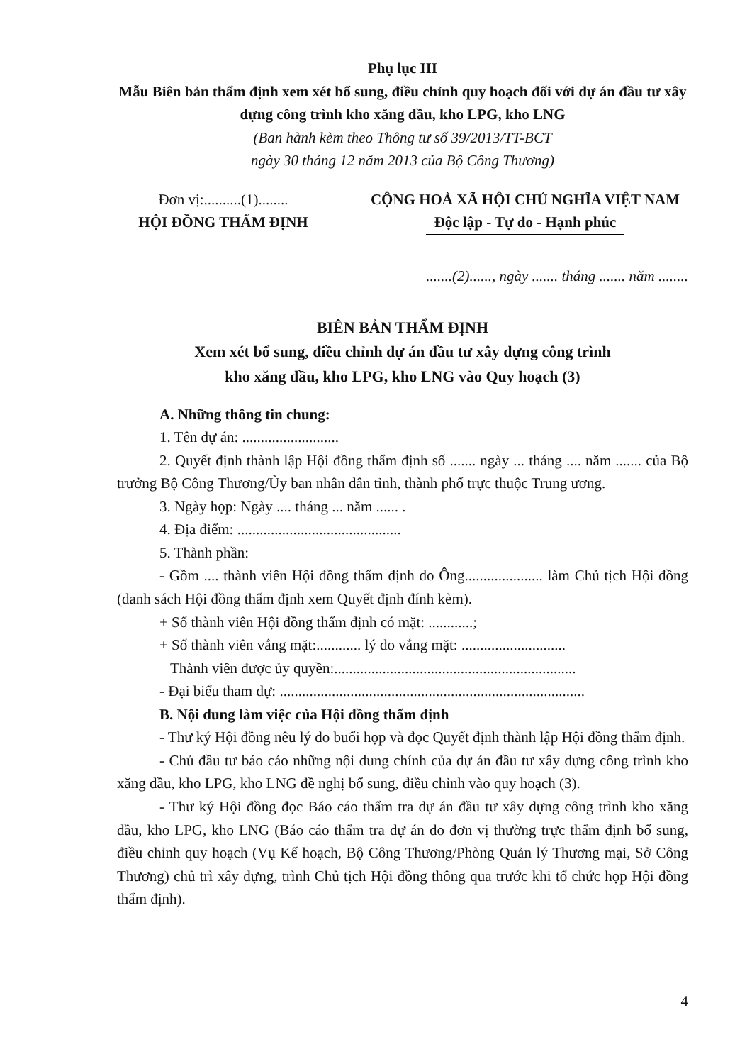Phụ lục III
Mẫu Biên bản thẩm định xem xét bổ sung, điều chỉnh quy hoạch đối với dự án đầu tư xây dựng công trình kho xăng dầu, kho LPG, kho LNG
(Ban hành kèm theo Thông tư số 39/2013/TT-BCT
ngày 30 tháng 12 năm 2013 của Bộ Công Thương)
Đơn vị:..........(1)........
HỘI ĐỒNG THẨM ĐỊNH
CỘNG HOÀ XÃ HỘI CHỦ NGHĨA VIỆT NAM
Độc lập - Tự do - Hạnh phúc
.......(2)......, ngày ....... tháng ....... năm ........
BIÊN BẢN THẨM ĐỊNH
Xem xét bổ sung, điều chỉnh dự án đầu tư xây dựng công trình
kho xăng dầu, kho LPG, kho LNG vào Quy hoạch (3)
A. Những thông tin chung:
1. Tên dự án: ..........................
2. Quyết định thành lập Hội đồng thẩm định số ....... ngày ... tháng .... năm ....... của Bộ trưởng Bộ Công Thương/Ủy ban nhân dân tỉnh, thành phố trực thuộc Trung ương.
3. Ngày họp: Ngày .... tháng ... năm ...... .
4. Địa điểm: ............................................
5. Thành phần:
- Gồm .... thành viên Hội đồng thẩm định do Ông..................... làm Chủ tịch Hội đồng (danh sách Hội đồng thẩm định xem Quyết định đính kèm).
+ Số thành viên Hội đồng thẩm định có mặt: ............;
+ Số thành viên vắng mặt:............ lý do vắng mặt: ............................
Thành viên được ủy quyền:.................................................................
- Đại biểu tham dự: ..................................................................................
B. Nội dung làm việc của Hội đồng thẩm định
- Thư ký Hội đồng nêu lý do buổi họp và đọc Quyết định thành lập Hội đồng thẩm định.
- Chủ đầu tư báo cáo những nội dung chính của dự án đầu tư xây dựng công trình kho xăng dầu, kho LPG, kho LNG đề nghị bổ sung, điều chỉnh vào quy hoạch (3).
- Thư ký Hội đồng đọc Báo cáo thẩm tra dự án đầu tư xây dựng công trình kho xăng dầu, kho LPG, kho LNG (Báo cáo thẩm tra dự án do đơn vị thường trực thẩm định bổ sung, điều chỉnh quy hoạch (Vụ Kế hoạch, Bộ Công Thương/Phòng Quản lý Thương mại, Sở Công Thương) chủ trì xây dựng, trình Chủ tịch Hội đồng thông qua trước khi tổ chức họp Hội đồng thẩm định).
4